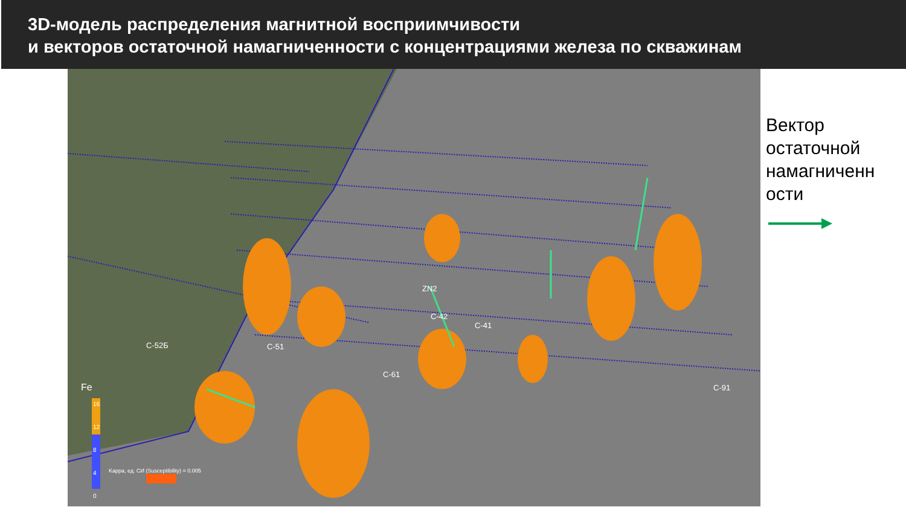3D-модель распределения магнитной восприимчивости
и векторов остаточной намагниченности с концентрациями железа по скважинам
С-91
ZN2
С-42
С-41
С-52Б С-51
С-61
Fe
16
12
8
4
0
Kappa, ед. СИ (Susceptibility) = 0.005
Вектор
остаточной
намагниченн
ости